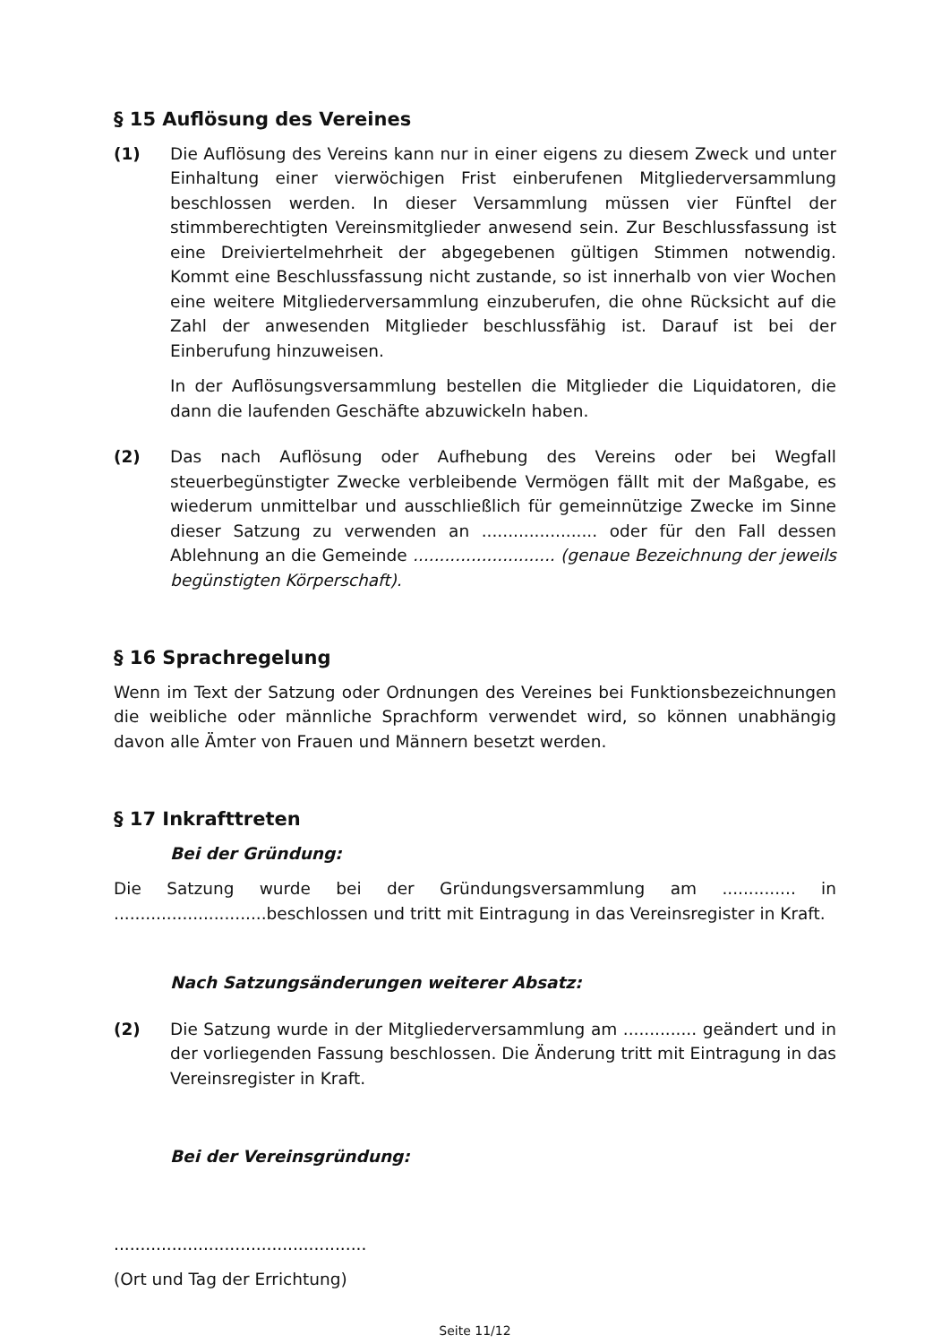§ 15 Auflösung des Vereines
(1) Die Auflösung des Vereins kann nur in einer eigens zu diesem Zweck und unter Einhaltung einer vierwöchigen Frist einberufenen Mitgliederversammlung beschlossen werden. In dieser Versammlung müssen vier Fünftel der stimmberechtigten Vereinsmitglieder anwesend sein. Zur Beschlussfassung ist eine Dreiviertelmehrheit der abgegebenen gültigen Stimmen notwendig. Kommt eine Beschlussfassung nicht zustande, so ist innerhalb von vier Wochen eine weitere Mitgliederversammlung einzuberufen, die ohne Rücksicht auf die Zahl der anwesenden Mitglieder beschlussfähig ist. Darauf ist bei der Einberufung hinzuweisen.
In der Auflösungsversammlung bestellen die Mitglieder die Liquidatoren, die dann die laufenden Geschäfte abzuwickeln haben.
(2) Das nach Auflösung oder Aufhebung des Vereins oder bei Wegfall steuerbegünstigter Zwecke verbleibende Vermögen fällt mit der Maßgabe, es wiederum unmittelbar und ausschließlich für gemeinnützige Zwecke im Sinne dieser Satzung zu verwenden an ...................... oder für den Fall dessen Ablehnung an die Gemeinde ........................... (genaue Bezeichnung der jeweils begünstigten Körperschaft).
§ 16 Sprachregelung
Wenn im Text der Satzung oder Ordnungen des Vereines bei Funktionsbezeichnungen die weibliche oder männliche Sprachform verwendet wird, so können unabhängig davon alle Ämter von Frauen und Männern besetzt werden.
§ 17 Inkrafttreten
Bei der Gründung:
Die Satzung wurde bei der Gründungsversammlung am .............. in .............................beschlossen und tritt mit Eintragung in das Vereinsregister in Kraft.
Nach Satzungsänderungen weiterer Absatz:
(2) Die Satzung wurde in der Mitgliederversammlung am .............. geändert und in der vorliegenden Fassung beschlossen. Die Änderung tritt mit Eintragung in das Vereinsregister in Kraft.
Bei der Vereinsgründung:
................................................
(Ort und Tag der Errichtung)
Seite 11/12